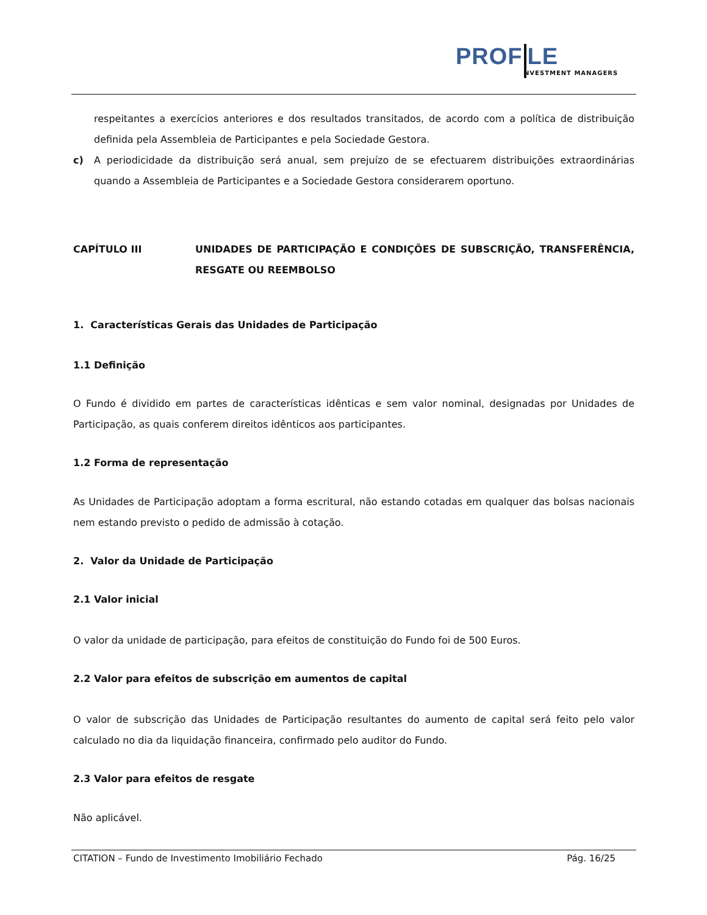PROF LE
NVESTMENT MANAGERS
respeitantes a exercícios anteriores e dos resultados transitados, de acordo com a política de distribuição definida pela Assembleia de Participantes e pela Sociedade Gestora.
c) A periodicidade da distribuição será anual, sem prejuízo de se efectuarem distribuições extraordinárias quando a Assembleia de Participantes e a Sociedade Gestora considerarem oportuno.
CAPÍTULO III UNIDADES DE PARTICIPAÇÃO E CONDIÇÕES DE SUBSCRIÇÃO, TRANSFERÊNCIA, RESGATE OU REEMBOLSO
1. Características Gerais das Unidades de Participação
1.1 Definição
O Fundo é dividido em partes de características idênticas e sem valor nominal, designadas por Unidades de Participação, as quais conferem direitos idênticos aos participantes.
1.2 Forma de representação
As Unidades de Participação adoptam a forma escritural, não estando cotadas em qualquer das bolsas nacionais nem estando previsto o pedido de admissão à cotação.
2. Valor da Unidade de Participação
2.1 Valor inicial
O valor da unidade de participação, para efeitos de constituição do Fundo foi de 500 Euros.
2.2 Valor para efeitos de subscrição em aumentos de capital
O valor de subscrição das Unidades de Participação resultantes do aumento de capital será feito pelo valor calculado no dia da liquidação financeira, confirmado pelo auditor do Fundo.
2.3 Valor para efeitos de resgate
Não aplicável.
CITATION – Fundo de Investimento Imobiliário Fechado Pág. 16/25